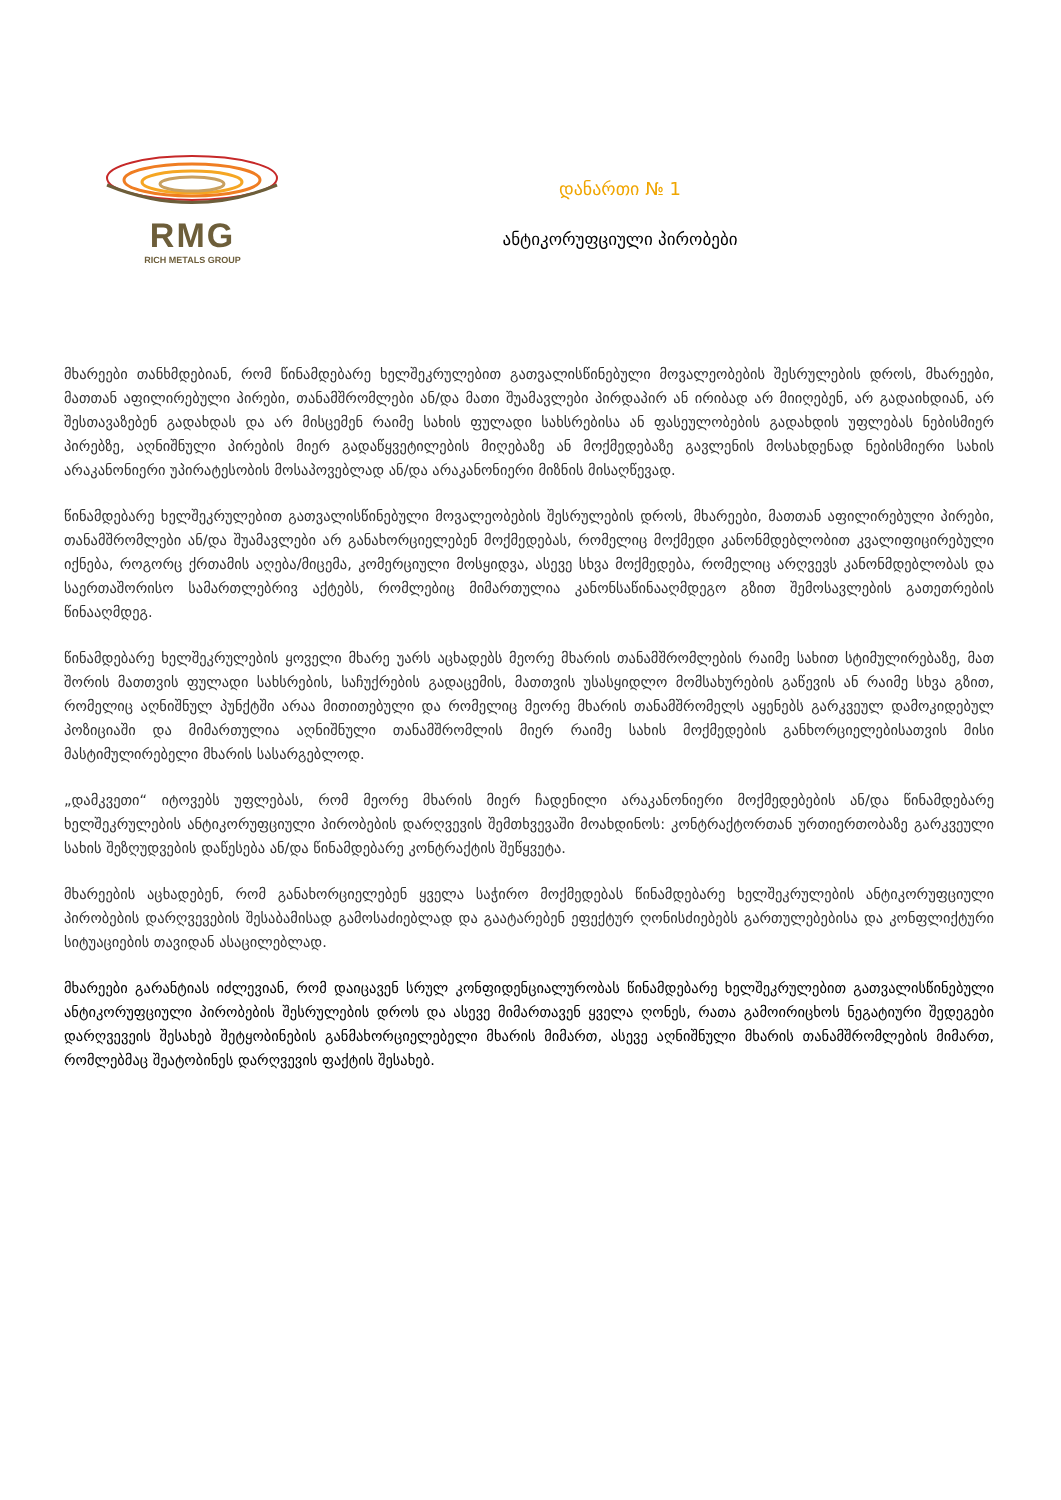RMG
RICH METALS GROUP
დანართი № 1
ანტიკორუფციული პირობები
მხარეები თანხმდებიან, რომ წინამდებარე ხელშეკრულებით გათვალისწინებული მოვალეობების შესრულების დროს, მხარეები, მათთან აფილირებული პირები, თანამშრომლები ან/და მათი შუამავლები პირდაპირ ან ირიბად არ მიიღებენ, არ გადაიხდიან, არ შესთავაზებენ გადახდას და არ მისცემენ რაიმე სახის ფულადი სახსრებისა ან ფასეულობების გადახდის უფლებას ნებისმიერ პირებზე, აღნიშნული პირების მიერ გადაწყვეტილების მიღებაზე ან მოქმედებაზე გავლენის მოსახდენად ნებისმიერი სახის არაკანონიერი უპირატესობის მოსაპოვებლად ან/და არაკანონიერი მიზნის მისაღწევად.
წინამდებარე ხელშეკრულებით გათვალისწინებული მოვალეობების შესრულების დროს, მხარეები, მათთან აფილირებული პირები, თანამშრომლები ან/და შუამავლები არ განახორციელებენ მოქმედებას, რომელიც მოქმედი კანონმდებლობით კვალიფიცირებული იქნება, როგორც ქრთამის აღება/მიცემა, კომერციული მოსყიდვა, ასევე სხვა მოქმედება, რომელიც არღვევს კანონმდებლობას და საერთაშორისო სამართლებრივ აქტებს, რომლებიც მიმართულია კანონსაწინააღმდეგო გზით შემოსავლების გათეთრების წინააღმდეგ.
წინამდებარე ხელშეკრულების ყოველი მხარე უარს აცხადებს მეორე მხარის თანამშრომლების რაიმე სახით სტიმულირებაზე, მათ შორის მათთვის ფულადი სახსრების, საჩუქრების გადაცემის, მათთვის უსასყიდლო მომსახურების გაწევის ან რაიმე სხვა გზით, რომელიც აღნიშნულ პუნქტში არაა მითითებული და რომელიც მეორე მხარის თანამშრომელს აყენებს გარკვეულ დამოკიდებულ პოზიციაში და მიმართულია აღნიშნული თანამშრომლის მიერ რაიმე სახის მოქმედების განხორციელებისათვის მისი მასტიმულირებელი მხარის სასარგებლოდ.
„დამკვეთი“ იტოვებს უფლებას, რომ მეორე მხარის მიერ ჩადენილი არაკანონიერი მოქმედებების ან/და წინამდებარე ხელშეკრულების ანტიკორუფციული პირობების დარღვევის შემთხვევაში მოახდინოს: კონტრაქტორთან ურთიერთობაზე გარკვეული სახის შეზღუდვების დაწესება ან/და წინამდებარე კონტრაქტის შეწყვეტა.
მხარეების აცხადებენ, რომ განახორციელებენ ყველა საჭირო მოქმედებას წინამდებარე ხელშეკრულების ანტიკორუფციული პირობების დარღვევების შესაბამისად გამოსაძიებლად და გაატარებენ ეფექტურ ღონისძიებებს გართულებებისა და კონფლიქტური სიტუაციების თავიდან ასაცილებლად.
მხარეები გარანტიას იძლევიან, რომ დაიცავენ სრულ კონფიდენციალურობას წინამდებარე ხელშეკრულებით გათვალისწინებული ანტიკორუფციული პირობების შესრულების დროს და ასევე მიმართავენ ყველა ღონეს, რათა გამოირიცხოს ნეგატიური შედეგები დარღვევეის შესახებ შეტყობინების განმახორციელებელი მხარის მიმართ, ასევე აღნიშნული მხარის თანამშრომლების მიმართ, რომლებმაც შეატობინეს დარღვევის ფაქტის შესახებ.